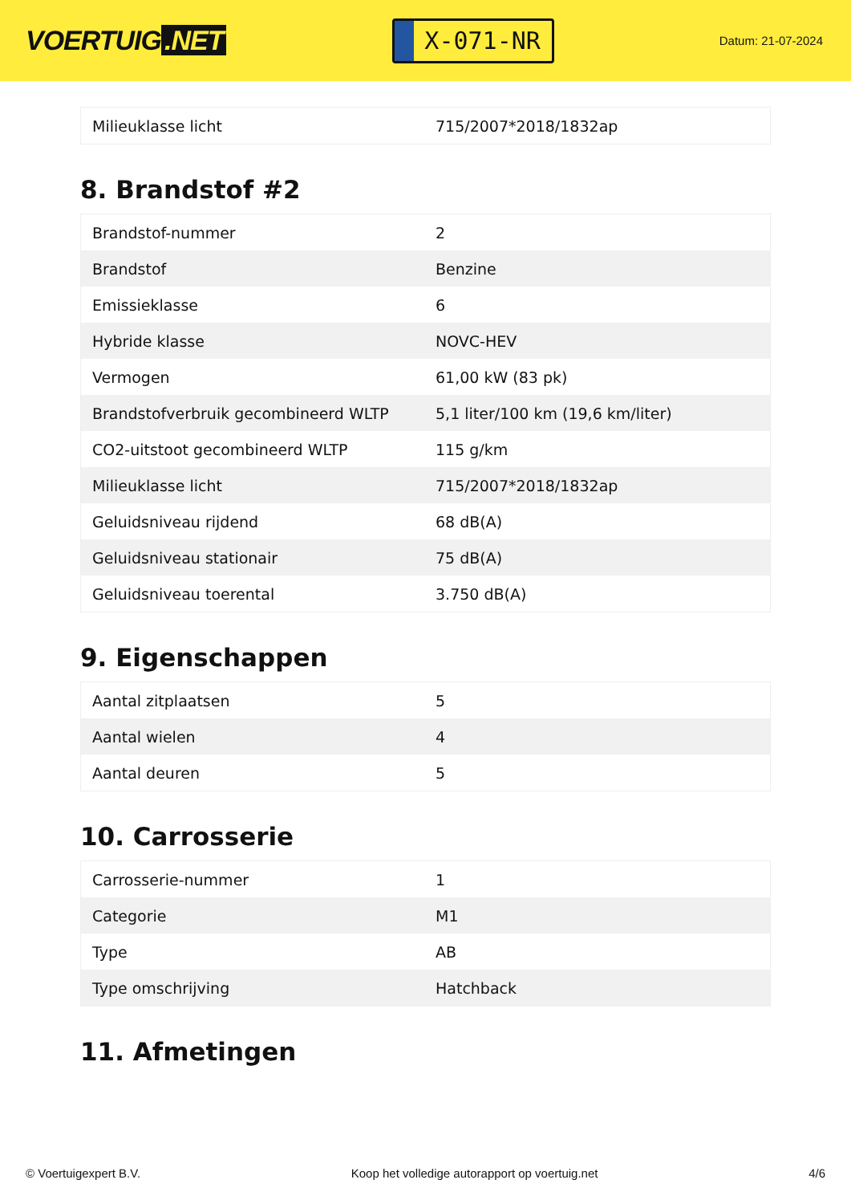VOERTUIG.NET
X-071-NR
Datum: 21-07-2024
| Milieuklasse licht | 715/2007*2018/1832ap |
8. Brandstof #2
| Brandstof-nummer | 2 |
| Brandstof | Benzine |
| Emissieklasse | 6 |
| Hybride klasse | NOVC-HEV |
| Vermogen | 61,00 kW (83 pk) |
| Brandstofverbruik gecombineerd WLTP | 5,1 liter/100 km (19,6 km/liter) |
| CO2-uitstoot gecombineerd WLTP | 115 g/km |
| Milieuklasse licht | 715/2007*2018/1832ap |
| Geluidsniveau rijdend | 68 dB(A) |
| Geluidsniveau stationair | 75 dB(A) |
| Geluidsniveau toerental | 3.750 dB(A) |
9. Eigenschappen
| Aantal zitplaatsen | 5 |
| Aantal wielen | 4 |
| Aantal deuren | 5 |
10. Carrosserie
| Carrosserie-nummer | 1 |
| Categorie | M1 |
| Type | AB |
| Type omschrijving | Hatchback |
11. Afmetingen
© Voertuigexpert B.V. Koop het volledige autorapport op voertuig.net 4/6